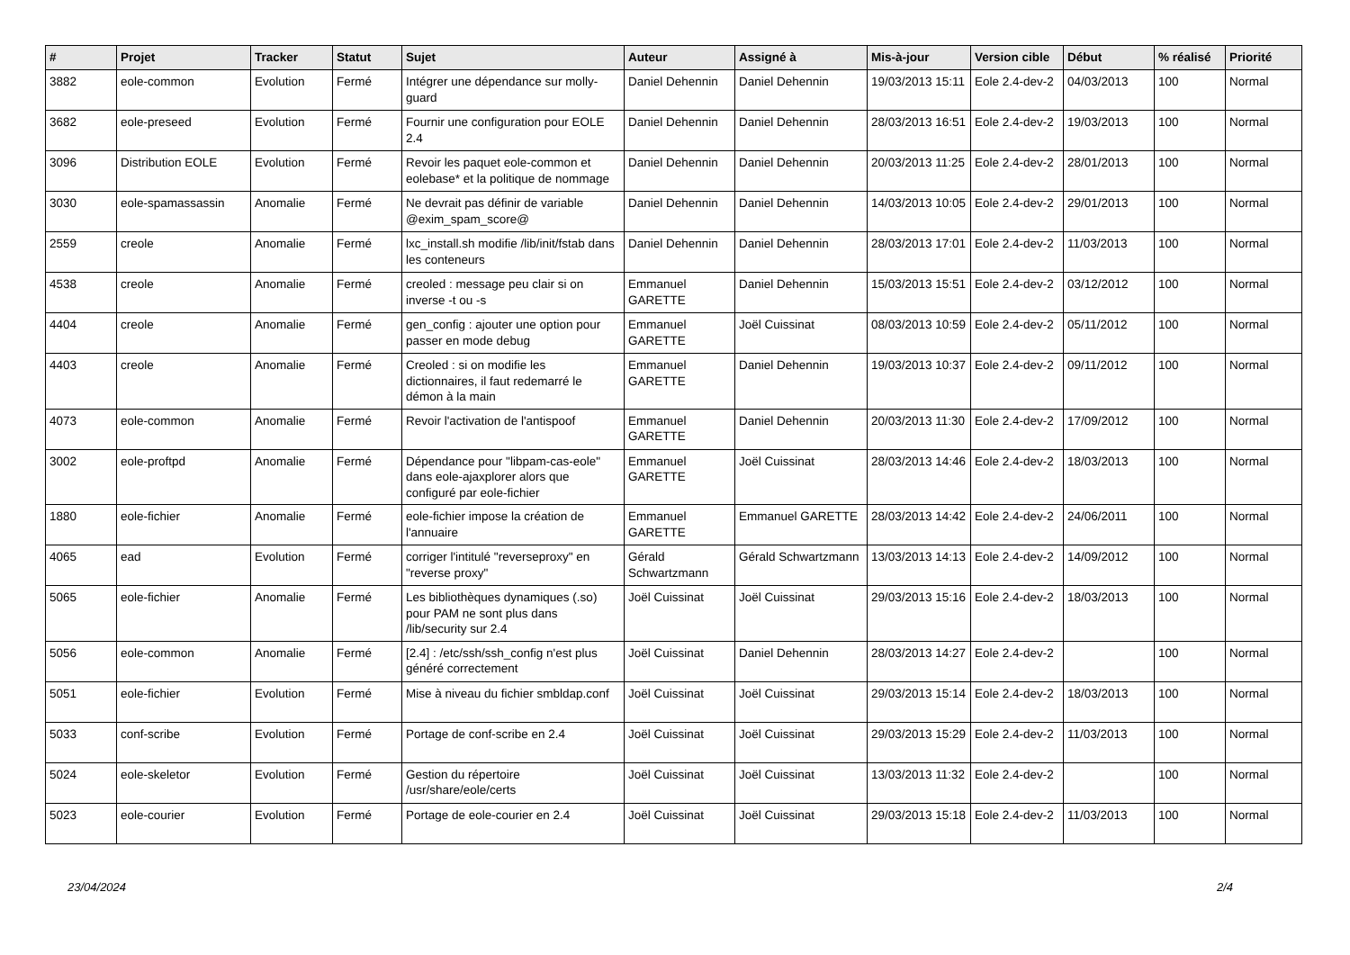| # | Projet | Tracker | Statut | Sujet | Auteur | Assigné à | Mis-à-jour | Version cible | Début | % réalisé | Priorité |
| --- | --- | --- | --- | --- | --- | --- | --- | --- | --- | --- | --- |
| 3882 | eole-common | Evolution | Fermé | Intégrer une dépendance sur molly-guard | Daniel Dehennin | Daniel Dehennin | 19/03/2013 15:11 | Eole 2.4-dev-2 | 04/03/2013 | 100 | Normal |
| 3682 | eole-preseed | Evolution | Fermé | Fournir une configuration pour EOLE 2.4 | Daniel Dehennin | Daniel Dehennin | 28/03/2013 16:51 | Eole 2.4-dev-2 | 19/03/2013 | 100 | Normal |
| 3096 | Distribution EOLE | Evolution | Fermé | Revoir les paquet eole-common et eolebase* et la politique de nommage | Daniel Dehennin | Daniel Dehennin | 20/03/2013 11:25 | Eole 2.4-dev-2 | 28/01/2013 | 100 | Normal |
| 3030 | eole-spamassassin | Anomalie | Fermé | Ne devrait pas définir de variable @exim_spam_score@ | Daniel Dehennin | Daniel Dehennin | 14/03/2013 10:05 | Eole 2.4-dev-2 | 29/01/2013 | 100 | Normal |
| 2559 | creole | Anomalie | Fermé | lxc_install.sh modifie /lib/init/fstab dans les conteneurs | Daniel Dehennin | Daniel Dehennin | 28/03/2013 17:01 | Eole 2.4-dev-2 | 11/03/2013 | 100 | Normal |
| 4538 | creole | Anomalie | Fermé | creoled : message peu clair si on inverse -t ou -s | Emmanuel GARETTE | Daniel Dehennin | 15/03/2013 15:51 | Eole 2.4-dev-2 | 03/12/2012 | 100 | Normal |
| 4404 | creole | Anomalie | Fermé | gen_config : ajouter une option pour passer en mode debug | Emmanuel GARETTE | Joël Cuissinat | 08/03/2013 10:59 | Eole 2.4-dev-2 | 05/11/2012 | 100 | Normal |
| 4403 | creole | Anomalie | Fermé | Creoled : si on modifie les dictionnaires, il faut redemarré le démon à la main | Emmanuel GARETTE | Daniel Dehennin | 19/03/2013 10:37 | Eole 2.4-dev-2 | 09/11/2012 | 100 | Normal |
| 4073 | eole-common | Anomalie | Fermé | Revoir l'activation de l'antispoof | Emmanuel GARETTE | Daniel Dehennin | 20/03/2013 11:30 | Eole 2.4-dev-2 | 17/09/2012 | 100 | Normal |
| 3002 | eole-proftpd | Anomalie | Fermé | Dépendance pour "libpam-cas-eole" dans eole-ajaxplorer alors que configuré par eole-fichier | Emmanuel GARETTE | Joël Cuissinat | 28/03/2013 14:46 | Eole 2.4-dev-2 | 18/03/2013 | 100 | Normal |
| 1880 | eole-fichier | Anomalie | Fermé | eole-fichier impose la création de l'annuaire | Emmanuel GARETTE | Emmanuel GARETTE | 28/03/2013 14:42 | Eole 2.4-dev-2 | 24/06/2011 | 100 | Normal |
| 4065 | ead | Evolution | Fermé | corriger l'intitulé "reverseproxy" en "reverse proxy" | Gérald Schwartzmann | Gérald Schwartzmann | 13/03/2013 14:13 | Eole 2.4-dev-2 | 14/09/2012 | 100 | Normal |
| 5065 | eole-fichier | Anomalie | Fermé | Les bibliothèques dynamiques (.so) pour PAM ne sont plus dans /lib/security sur 2.4 | Joël Cuissinat | Joël Cuissinat | 29/03/2013 15:16 | Eole 2.4-dev-2 | 18/03/2013 | 100 | Normal |
| 5056 | eole-common | Anomalie | Fermé | [2.4] : /etc/ssh/ssh_config n'est plus généré correctement | Joël Cuissinat | Daniel Dehennin | 28/03/2013 14:27 | Eole 2.4-dev-2 | | 100 | Normal |
| 5051 | eole-fichier | Evolution | Fermé | Mise à niveau du fichier smbldap.conf | Joël Cuissinat | Joël Cuissinat | 29/03/2013 15:14 | Eole 2.4-dev-2 | 18/03/2013 | 100 | Normal |
| 5033 | conf-scribe | Evolution | Fermé | Portage de conf-scribe en 2.4 | Joël Cuissinat | Joël Cuissinat | 29/03/2013 15:29 | Eole 2.4-dev-2 | 11/03/2013 | 100 | Normal |
| 5024 | eole-skeletor | Evolution | Fermé | Gestion du répertoire /usr/share/eole/certs | Joël Cuissinat | Joël Cuissinat | 13/03/2013 11:32 | Eole 2.4-dev-2 | | 100 | Normal |
| 5023 | eole-courier | Evolution | Fermé | Portage de eole-courier en 2.4 | Joël Cuissinat | Joël Cuissinat | 29/03/2013 15:18 | Eole 2.4-dev-2 | 11/03/2013 | 100 | Normal |
23/04/2024 2/4